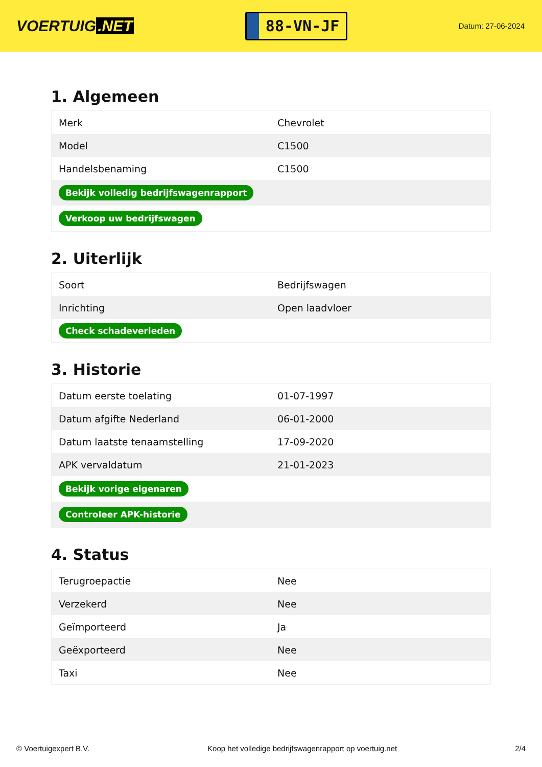VOERTUIG.NET
88-VN-JF
Datum: 27-06-2024
1. Algemeen
| Merk | Chevrolet |
| Model | C1500 |
| Handelsbenaming | C1500 |
| Bekijk volledig bedrijfswagenrapport | |
| Verkoop uw bedrijfswagen | |
2. Uiterlijk
| Soort | Bedrijfswagen |
| Inrichting | Open laadvloer |
| Check schadeverleden | |
3. Historie
| Datum eerste toelating | 01-07-1997 |
| Datum afgifte Nederland | 06-01-2000 |
| Datum laatste tenaamstelling | 17-09-2020 |
| APK vervaldatum | 21-01-2023 |
| Bekijk vorige eigenaren | |
| Controleer APK-historie | |
4. Status
| Terugroepactie | Nee |
| Verzekerd | Nee |
| Geïmporteerd | Ja |
| Geëxporteerd | Nee |
| Taxi | Nee |
© Voertuigexpert B.V. Koop het volledige bedrijfswagenrapport op voertuig.net 2/4